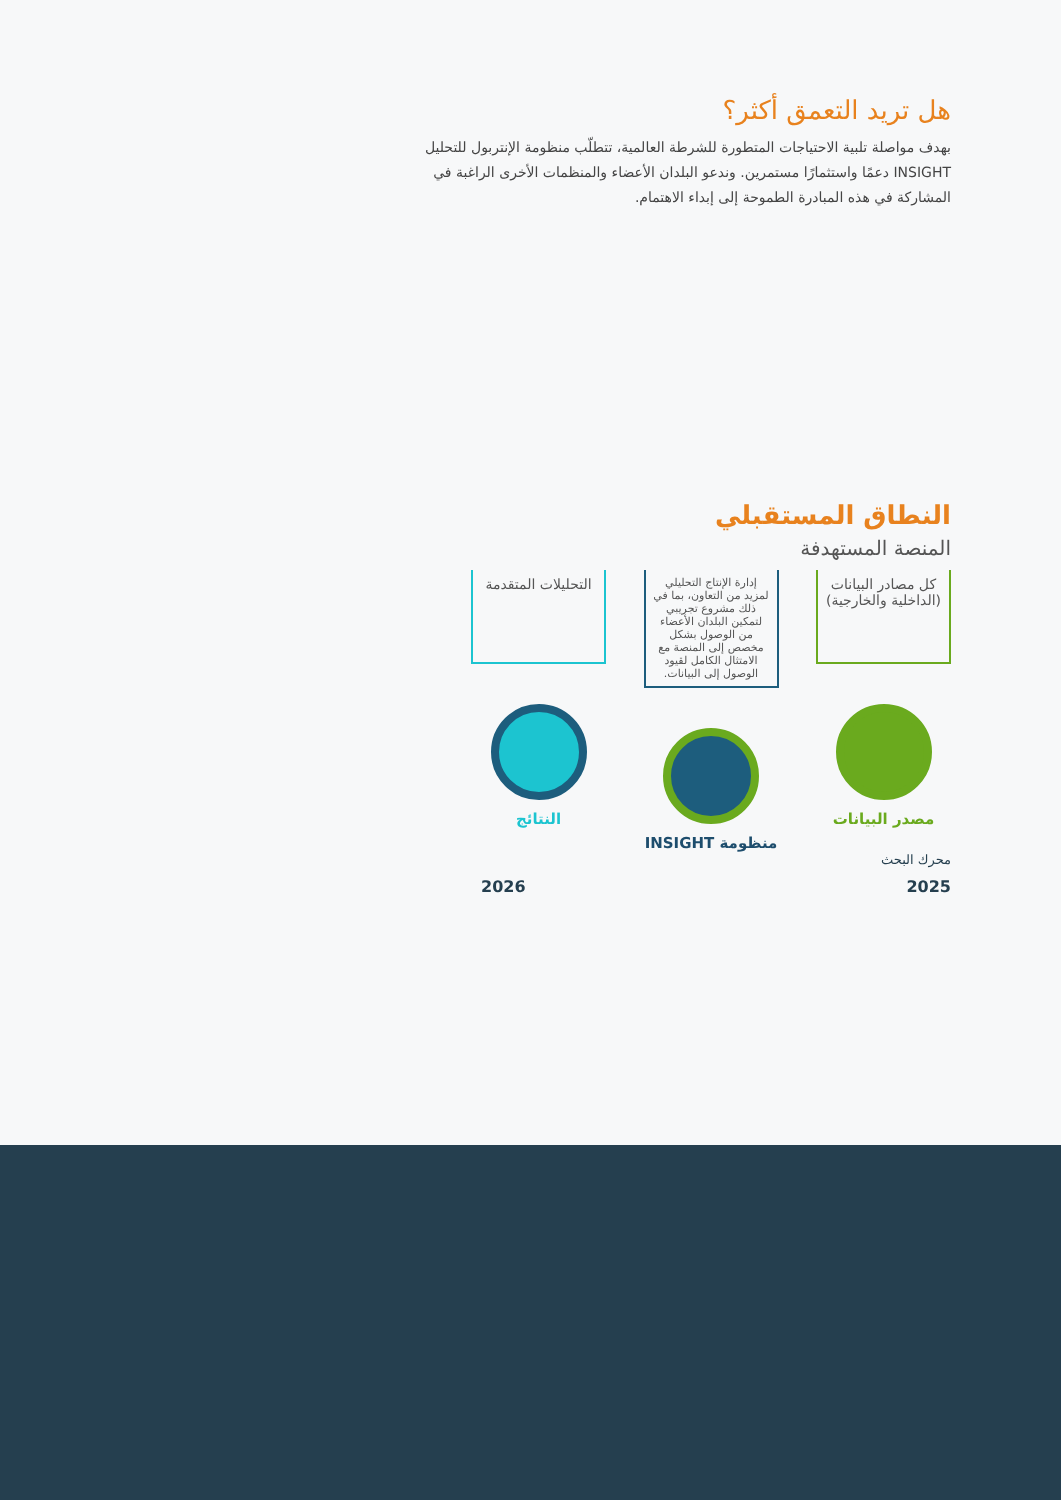هل تريد التعمق أكثر؟
بهدف مواصلة تلبية الاحتياجات المتطورة للشرطة العالمية، تتطلّب منظومة الإنتربول للتحليل INSIGHT دعمًا واستثمارًا مستمرين. وندعو البلدان الأعضاء والمنظمات الأخرى الراغبة في المشاركة في هذه المبادرة الطموحة إلى إبداء الاهتمام.
النطاق المستقبلي
المنصة المستهدفة
كل مصادر البيانات (الداخلية والخارجية)
مصدر البيانات
إدارة الإنتاج التحليلي لمزيد من التعاون، بما في ذلك مشروع تجريبي لتمكين البلدان الأعضاء من الوصول بشكل مخصص إلى المنصة مع الامتثال الكامل لقيود الوصول إلى البيانات.
منظومة INSIGHT
التحليلات المتقدمة
النتائج
محرك البحث
2026 2025